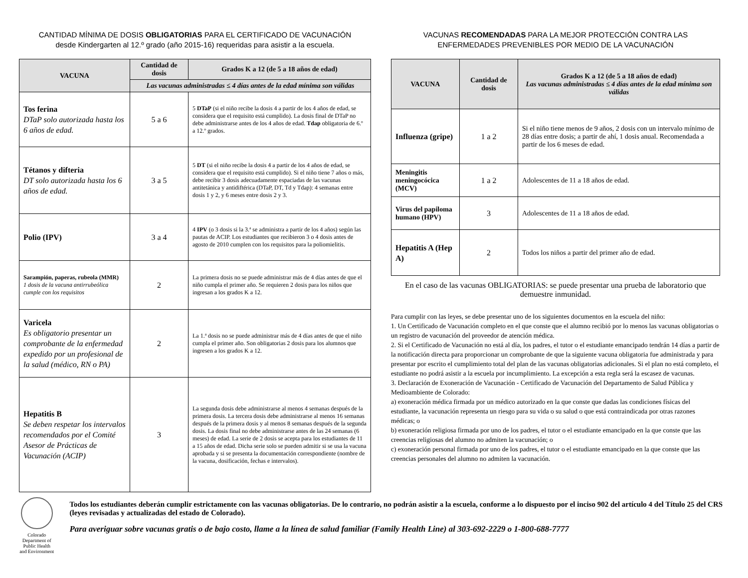CANTIDAD MÍNIMA DE DOSIS OBLIGATORIAS PARA EL CERTIFICADO DE VACUNACIÓN
desde Kindergarten al 12.º grado (año 2015-16) requeridas para asistir a la escuela.
| VACUNA | Cantidad de dosis | Grados K a 12 (de 5 a 18 años de edad) |
| --- | --- | --- |
| | Las vacunas administradas ≤ 4 días antes de la edad mínima son válidas | |
| Tos ferina DTaP solo autorizada hasta los 6 años de edad. | 5 a 6 | 5 DTaP (si el niño recibe la dosis 4 a partir de los 4 años de edad, se considera que el requisito está cumplido). La dosis final de DTaP no debe administrarse antes de los 4 años de edad. Tdap obligatoria de 6.º a 12.º grados. |
| Tétanos y difteria DT solo autorizada hasta los 6 años de edad. | 3 a 5 | 5 DT (si el niño recibe la dosis 4 a partir de los 4 años de edad, se considera que el requisito está cumplido). Si el niño tiene 7 años o más, debe recibir 3 dosis adecuadamente espaciadas de las vacunas antitetánica y antidiftérica (DTaP, DT, Td y Tdap): 4 semanas entre dosis 1 y 2, y 6 meses entre dosis 2 y 3. |
| Polio (IPV) | 3 a 4 | 4 IPV (o 3 dosis si la 3.ª se administra a partir de los 4 años) según las pautas de ACIP. Los estudiantes que recibieron 3 o 4 dosis antes de agosto de 2010 cumplen con los requisitos para la poliomielitis. |
| Sarampión, paperas, rubeola (MMR) 1 dosis de la vacuna antirrubeólica cumple con los requisitos | 2 | La primera dosis no se puede administrar más de 4 días antes de que el niño cumpla el primer año. Se requieren 2 dosis para los niños que ingresan a los grados K a 12. |
| Varicela Es obligatorio presentar un comprobante de la enfermedad expedido por un profesional de la salud (médico, RN o PA) | 2 | La 1.ª dosis no se puede administrar más de 4 días antes de que el niño cumpla el primer año. Son obligatorias 2 dosis para los alumnos que ingresen a los grados K a 12. |
| Hepatitis B Se deben respetar los intervalos recomendados por el Comité Asesor de Prácticas de Vacunación (ACIP) | 3 | La segunda dosis debe administrarse al menos 4 semanas después de la primera dosis. La tercera dosis debe administrarse al menos 16 semanas después de la primera dosis y al menos 8 semanas después de la segunda dosis. La dosis final no debe administrarse antes de las 24 semanas (6 meses) de edad. La serie de 2 dosis se acepta para los estudiantes de 11 a 15 años de edad. Dicha serie solo se pueden admitir si se usa la vacuna aprobada y si se presenta la documentación correspondiente (nombre de la vacuna, dosificación, fechas e intervalos). |
VACUNAS RECOMENDADAS PARA LA MEJOR PROTECCIÓN CONTRA LAS
ENFERMEDADES PREVENIBLES POR MEDIO DE LA VACUNACIÓN
| VACUNA | Cantidad de dosis | Grados K a 12 (de 5 a 18 años de edad) Las vacunas administradas ≤ 4 días antes de la edad mínima son válidas |
| --- | --- | --- |
| Influenza (gripe) | 1 a 2 | Si el niño tiene menos de 9 años, 2 dosis con un intervalo mínimo de 28 días entre dosis; a partir de ahí, 1 dosis anual. Recomendada a partir de los 6 meses de edad. |
| Meningitis meningocócica (MCV) | 1 a 2 | Adolescentes de 11 a 18 años de edad. |
| Virus del papiloma humano (HPV) | 3 | Adolescentes de 11 a 18 años de edad. |
| Hepatitis A (Hep A) | 2 | Todos los niños a partir del primer año de edad. |
En el caso de las vacunas OBLIGATORIAS: se puede presentar una prueba de laboratorio que demuestre inmunidad.
Para cumplir con las leyes, se debe presentar uno de los siguientes documentos en la escuela del niño:
1. Un Certificado de Vacunación completo en el que conste que el alumno recibió por lo menos las vacunas obligatorias o un registro de vacunación del proveedor de atención médica.
2. Si el Certificado de Vacunación no está al día, los padres, el tutor o el estudiante emancipado tendrán 14 días a partir de la notificación directa para proporcionar un comprobante de que la siguiente vacuna obligatoria fue administrada y para presentar por escrito el cumplimiento total del plan de las vacunas obligatorias adicionales. Si el plan no está completo, el estudiante no podrá asistir a la escuela por incumplimiento. La excepción a esta regla será la escasez de vacunas.
3. Declaración de Exoneración de Vacunación - Certificado de Vacunación del Departamento de Salud Pública y Medioambiente de Colorado:
a) exoneración médica firmada por un médico autorizado en la que conste que dadas las condiciones físicas del estudiante, la vacunación representa un riesgo para su vida o su salud o que está contraindicada por otras razones médicas; o
b) exoneración religiosa firmada por uno de los padres, el tutor o el estudiante emancipado en la que conste que las creencias religiosas del alumno no admiten la vacunación; o
c) exoneración personal firmada por uno de los padres, el tutor o el estudiante emancipado en la que conste que las creencias personales del alumno no admiten la vacunación.
Colorado Department of Public Health and Environment
Todos los estudiantes deberán cumplir estrictamente con las vacunas obligatorias. De lo contrario, no podrán asistir a la escuela, conforme a lo dispuesto por el inciso 902 del artículo 4 del Título 25 del CRS (leyes revisadas y actualizadas del estado de Colorado).
Para averiguar sobre vacunas gratis o de bajo costo, llame a la línea de salud familiar (Family Health Line) al 303-692-2229 o 1-800-688-7777